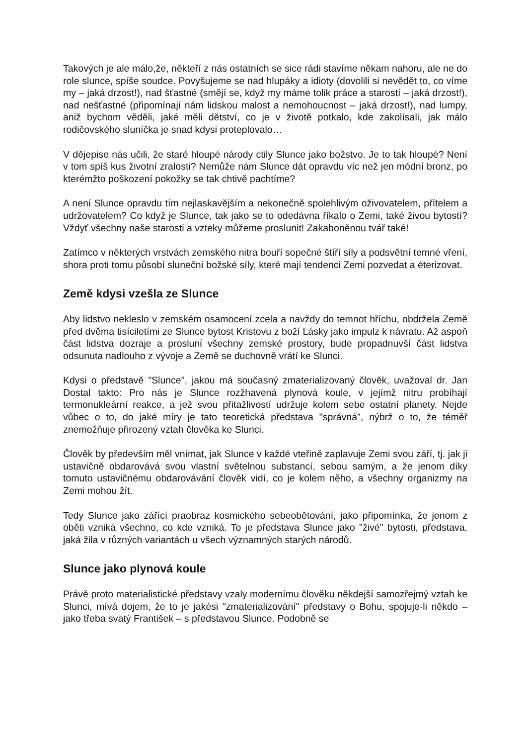Takových je ale málo,že, někteří z nás ostatních se sice rádi stavíme někam nahoru, ale ne do role slunce, spíše soudce. Povyšujeme se nad hlupáky a idioty (dovolili si nevědět to, co víme my – jaká drzost!), nad šťastné (smějí se, když my máme tolik práce a starostí – jaká drzost!), nad nešťastné (připomínají nám lidskou malost a nemohoucnost – jaká drzost!), nad lumpy, aniž bychom věděli, jaké měli dětství, co je v životě potkalo, kde zakolísali, jak málo rodičovského sluníčka je snad kdysi proteplovalo…
V dějepise nás učili, že staré hloupé národy ctily Slunce jako božstvo. Je to tak hloupé? Není v tom spíš kus životní zralosti? Nemůže nám Slunce dát opravdu víc než jen módní bronz, po kterémžto poškození pokožky se tak chtivě pachtíme?
A není Slunce opravdu tím nejlaskavějším a nekonečně spolehlivým oživovatelem, přítelem a udržovatelem? Co když je Slunce, tak jako se to odedávna říkalo o Zemi, také živou bytostí? Vždyť všechny naše starosti a vzteky můžeme proslunit! Zakaboněnou tvář také!
Zatímco v některých vrstvách zemského nitra bouří sopečné štíří síly a podsvětní temné vření, shora proti tomu působí sluneční božské síly, které mají tendenci Zemi pozvedat a éterizovat.
Země kdysi vzešla ze Slunce
Aby lidstvo nekleslo v zemském osamocení zcela a navždy do temnot hříchu, obdržela Země před dvěma tisíciletími ze Slunce bytost Kristovu z boží Lásky jako impulz k návratu. Až aspoň část lidstva dozraje a proslunί všechny zemské prostory, bude propadnuvší část lidstva odsunuta nadlouho z vývoje a Země se duchovně vrátí ke Slunci.
Kdysi o představě "Slunce", jakou má současný zmaterializovaný člověk, uvažoval dr. Jan Dostal takto: Pro nás je Slunce rozžhavená plynová koule, v jejímž nitru probíhají termonukleární reakce, a jež svou přitažlivostí udržuje kolem sebe ostatní planety. Nejde vůbec o to, do jaké míry je tato teoretická představa "správná", nýbrž o to, že téměř znemožňuje přirozený vztah člověka ke Slunci.
Člověk by především měl vnímat, jak Slunce v každé vteřině zaplavuje Zemi svou září, tj. jak ji ustavičně obdarovává svou vlastní světelnou substancí, sebou samým, a že jenom díky tomuto ustavičnému obdarovávání člověk vidí, co je kolem něho, a všechny organizmy na Zemi mohou žít.
Tedy Slunce jako zářící praobraz kosmického sebeobětování, jako připomínka, že jenom z oběti vzniká všechno, co kde vzniká. To je představa Slunce jako "živé" bytosti, představa, jaká žila v různých variantách u všech významných starých národů.
Slunce jako plynová koule
Právě proto materialistické představy vzaly modernímu člověku někdejší samozřejmý vztah ke Slunci, mívá dojem, že to je jakési "zmaterializování" představy o Bohu, spojuje-li někdo – jako třeba svatý František – s představou Slunce. Podobně se